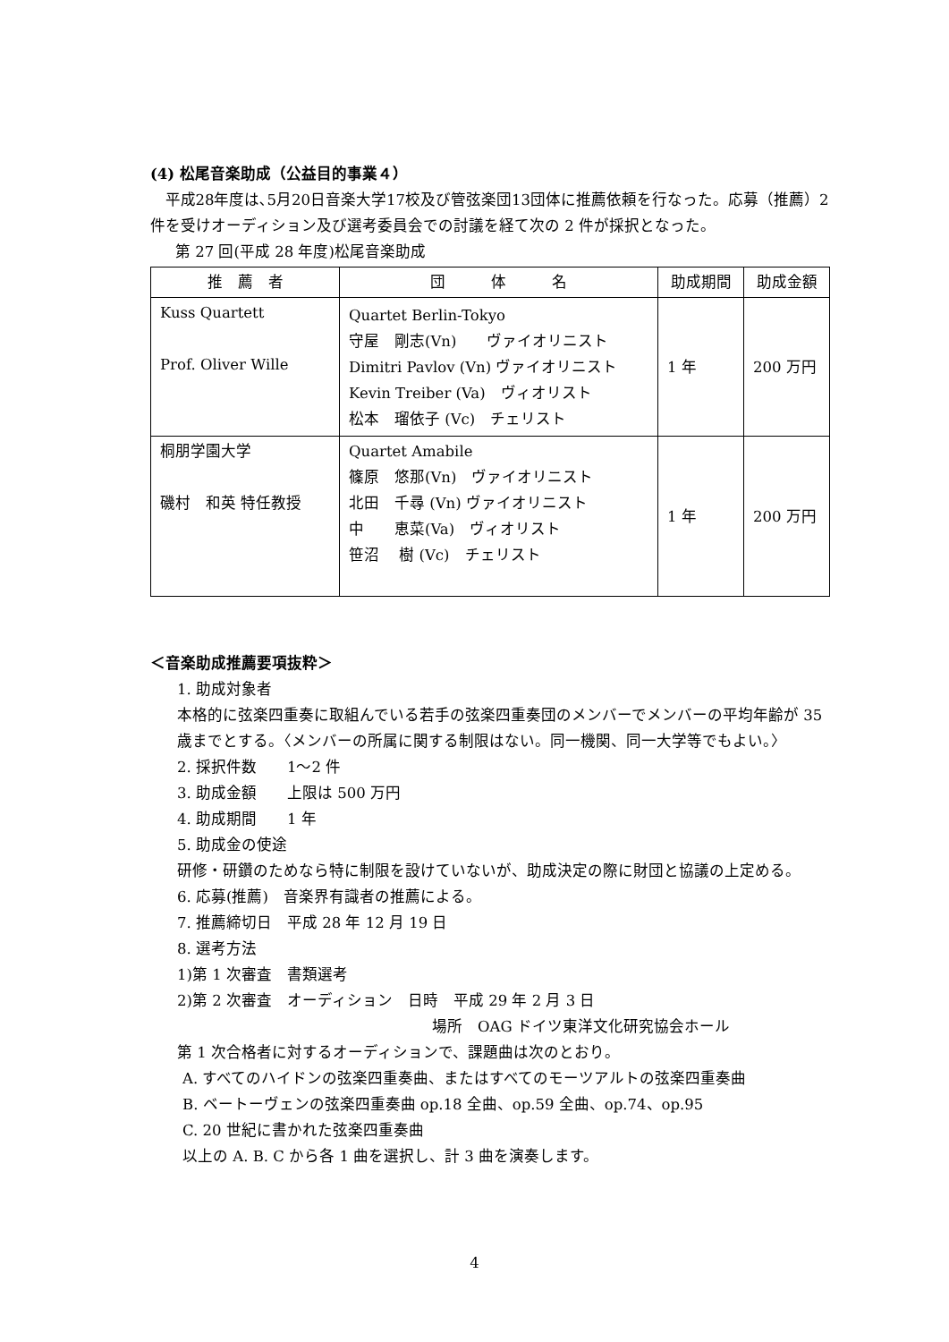(4) 松尾音楽助成（公益目的事業４）
平成28年度は､5月20日音楽大学17校及び管弦楽団13団体に推薦依頼を行なった。応募（推薦）2 件を受けオーディション及び選考委員会での討議を経て次の 2 件が採択となった。
第 27 回(平成 28 年度)松尾音楽助成
| 推 薦 者 | 団 体 名 | 助成期間 | 助成金額 |
| --- | --- | --- | --- |
| Kuss Quartett Prof. Oliver Wille | Quartet Berlin-Tokyo 守屋 剛志(Vn) ヴァイオリニスト Dimitri Pavlov (Vn) ヴァイオリニスト Kevin Treiber (Va) ヴィオリスト 松本 瑠依子 (Vc) チェリスト | 1 年 | 200 万円 |
| 桐朋学園大学 磯村 和英 特任教授 | Quartet Amabile 篠原 悠那(Vn) ヴァイオリニスト 北田 千尋 (Vn) ヴァイオリニスト 中 恵菜(Va) ヴィオリスト 笹沼 樹 (Vc) チェリスト | 1 年 | 200 万円 |
＜音楽助成推薦要項抜粋＞
1. 助成対象者
本格的に弦楽四重奏に取組んでいる若手の弦楽四重奏団のメンバーでメンバーの平均年齢が 35 歳までとする。〈メンバーの所属に関する制限はない。同一機関、同一大学等でもよい。〉
2. 採択件数　　1～2 件
3. 助成金額　　上限は 500 万円
4. 助成期間　　1 年
5. 助成金の使途
研修・研鑽のためなら特に制限を設けていないが、助成決定の際に財団と協議の上定める。
6. 応募(推薦)　音楽界有識者の推薦による。
7. 推薦締切日　平成 28 年 12 月 19 日
8. 選考方法
1)第 1 次審査　書類選考
2)第 2 次審査　オーディション　日時　平成 29 年 2 月 3 日
場所　OAG ドイツ東洋文化研究協会ホール
第 1 次合格者に対するオーディションで、課題曲は次のとおり。
A. すべてのハイドンの弦楽四重奏曲、またはすべてのモーツアルトの弦楽四重奏曲
B. ベートーヴェンの弦楽四重奏曲 op.18 全曲、op.59 全曲、op.74、op.95
C. 20 世紀に書かれた弦楽四重奏曲
以上の A. B. C から各 1 曲を選択し、計 3 曲を演奏します。
4